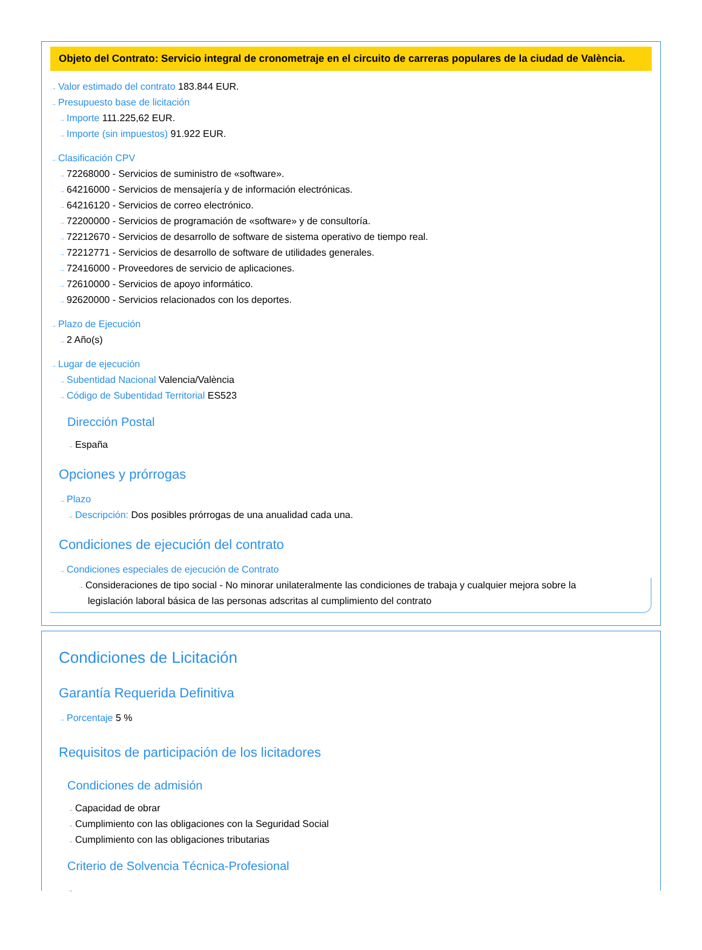Objeto del Contrato: Servicio integral de cronometraje en el circuito de carreras populares de la ciudad de València.
→ Valor estimado del contrato 183.844 EUR.
→ Presupuesto base de licitación
→ Importe 111.225,62 EUR.
→ Importe (sin impuestos) 91.922 EUR.
→ Clasificación CPV
→ 72268000 - Servicios de suministro de «software».
→ 64216000 - Servicios de mensajería y de información electrónicas.
→ 64216120 - Servicios de correo electrónico.
→ 72200000 - Servicios de programación de «software» y de consultoría.
→ 72212670 - Servicios de desarrollo de software de sistema operativo de tiempo real.
→ 72212771 - Servicios de desarrollo de software de utilidades generales.
→ 72416000 - Proveedores de servicio de aplicaciones.
→ 72610000 - Servicios de apoyo informático.
→ 92620000 - Servicios relacionados con los deportes.
→ Plazo de Ejecución
→ 2 Año(s)
→ Lugar de ejecución
→ Subentidad Nacional Valencia/València
→ Código de Subentidad Territorial ES523
Dirección Postal
→ España
Opciones y prórrogas
→ Plazo
→ Descripción: Dos posibles prórrogas de una anualidad cada una.
Condiciones de ejecución del contrato
→ Condiciones especiales de ejecución de Contrato
→ Consideraciones de tipo social - No minorar unilateralmente las condiciones de trabaja y cualquier mejora sobre la legislación laboral básica de las personas adscritas al cumplimiento del contrato
Condiciones de Licitación
Garantía Requerida Definitiva
→ Porcentaje 5 %
Requisitos de participación de los licitadores
Condiciones de admisión
→ Capacidad de obrar
→ Cumplimiento con las obligaciones con la Seguridad Social
→ Cumplimiento con las obligaciones tributarias
Criterio de Solvencia Técnica-Profesional
→